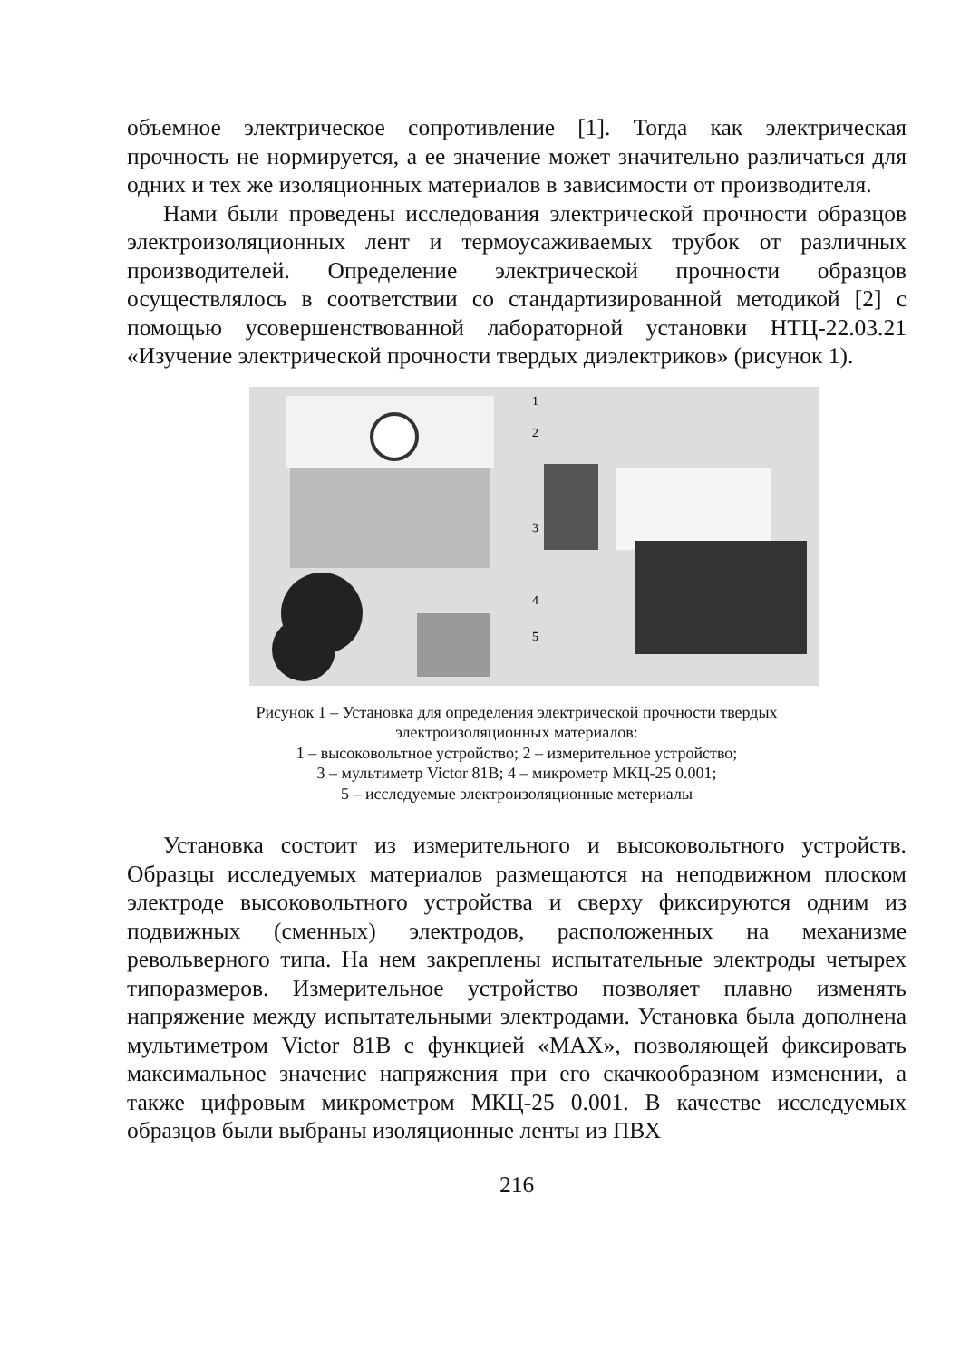объемное электрическое сопротивление [1]. Тогда как электрическая прочность не нормируется, а ее значение может значительно различаться для одних и тех же изоляционных материалов в зависимости от производителя.
Нами были проведены исследования электрической прочности образцов электроизоляционных лент и термоусаживаемых трубок от различных производителей. Определение электрической прочности образцов осуществлялось в соответствии со стандартизированной методикой [2] с помощью усовершенствованной лабораторной установки НТЦ-22.03.21 «Изучение электрической прочности твердых диэлектриков» (рисунок 1).
1
2
3
4
5
Рисунок 1 – Установка для определения электрической прочности твердых
электроизоляционных материалов:
1 – высоковольтное устройство; 2 – измерительное устройство;
3 – мультиметр Victor 81B; 4 – микрометр МКЦ-25 0.001;
5 – исследуемые электроизоляционные метериалы
Установка состоит из измерительного и высоковольтного устройств. Образцы исследуемых материалов размещаются на неподвижном плоском электроде высоковольтного устройства и сверху фиксируются одним из подвижных (сменных) электродов, расположенных на механизме револьверного типа. На нем закреплены испытательные электроды четырех типоразмеров. Измерительное устройство позволяет плавно изменять напряжение между испытательными электродами. Установка была дополнена мультиметром Victor 81B с функцией «MAX», позволяющей фиксировать максимальное значение напряжения при его скачкообразном изменении, а также цифровым микрометром МКЦ-25 0.001. В качестве исследуемых образцов были выбраны изоляционные ленты из ПВХ
216